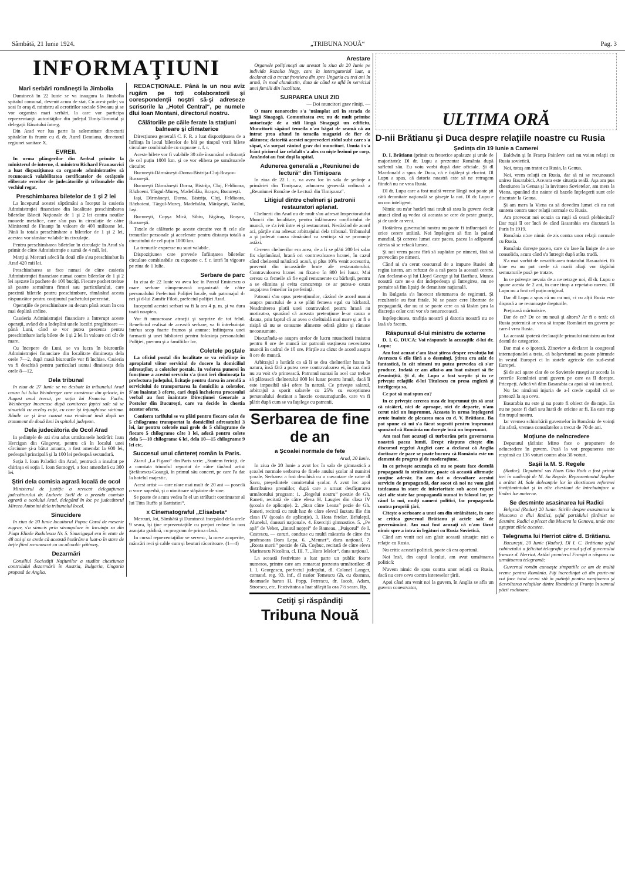Sâmbătă, 21 Iunie 1924. „TRIBUNA NOUĂ“Pag. 3
INFORMAŢIUNI
Mari serbări româneşti la Jimbolia
Duminecă în 22 Iunie se va inaugura la Jimbolia spitalul comunal, devenit acum de stat. Cu acest prilej va sosi în oraş d. ministru al ocrotirilor sociale Săveanu şi se vor organiza mari serbări, la care vor participa reprezentanţii autorităţilor din judeţul Timiş-Torontal şi delegaţii Bănatului întreg.
Din Arad vor lua parte la solemnitate directorii spitalelor în frunte cu d. dr. Aurel Demianu, directorul regiunei sanitare X.
EVREII.
In urma plângerilor din Ardeal primite la ministerul de interne, d. ministru Richard Franasovici a luat dispoziţiunea ca organele administrative să recunoască valabilitatea certificatelor de cetăţenie eliberate evreilor de judecătoriile şi tribunalele din vechiul regat.
Preschimbarea biletelor de 1 şi 2 lei
La începutul acestei săptămâni a început la casieria Administraţiei financiare din localitate preschimbarea biletelor Băncii Naţionale de 1 şi 2 lei contra nouilor monede metalice, care s'au pus în circulaţie de către Ministerul de Finanţe în valoare de 400 milioane lei. Până la totala preschimbare a biletelor de 1 şi 2 lei, acestea vor rămâne valabile în circulaţie.
Pentru preschimbarea biletelor în circulaţie în Arad s'a primit de către Administraţie o sumă de 4 mil. lei.
Marţi şi Mercuri adecă în două zile s'au preschimbat în Arad 420 mii lei.
Preschimbarea se face numai de către casieria Administraţiei financiare numai contra biletelor de 1 şi 2 lei aşezate în pachete de 100 bucăţi. Fiecare pachet trebue să poarte semnătura firmei sau particularului, care prezintă biletele pentru preschimbare, rămânând acesta răspunzător pentru conţinutul pachetului prezentat.
Operaţiile de preschimbare au decurs până acum în cea mai deplină ordine.
Cassieria Administraţiei financiare a întrerupt aceste operaţii, având de a îndeplini unele lucrări pregătitoare — până Luni, când se vor putea prezenta pentru preschimbare iarăş bilete de 1 şi 2 lei în valoare ori cât de mare.
Cu începere de Luni, se va lucra în biurourile Administraţiei financiare din localitate dimineaţa dela orele 7—2, după masă biurourile vor fi închise. Casieria va fi deschisă pentru particulari numai dimineaţa dela orele 8—12.
Dela tribunal
In ziua de 27 Iunie se va desbate la tribunalul Arad cauza lui Iuliu Weinberger care asasinase din gelozie, în August anul trecut, pe soţia lui Francisc Fuchs. Weinberger încercase după comiterea faptei sale să se sinucidă cu acelaş cuţit, cu care îşi înjunghiase victima. Rănile ce şi le-a cauzat sau vindecat însă după un tratament de două luni în spitalul judeţean.
Dela judecătoria de Ocol Arad
In şedinţele de azi s'au adus următoarele hotărâri: Ioan Hercigan din Glogovaţ, pentru că în localul unei cârciume şi-a bătut amanta, a fost amendat la 600 lei, pedeapsă principală şi la 100 lei pedeapsă secundară.
Soţia I. Ioan Paladici din Arad, pentrucă a insultat pe chiriaşa ei soţia I. Ioan Somogyi, a fost amendată cu 300 lei.
Ştiri dela comisia agrară locală de ocol
Ministerul de justiţie a revocat delegaţiunea judecătorului dr. Ludovic Széll de a prezida comisia agrară a ocolului Arad, delegând în loc pe judecătorul Mircea Antonini dela tribunalul local.
Sinucidere
In ziua de 20 Iunie locuitorul Popac Carol de meserie zugrav, s'a sinucis prin strangulare în locuinţa sa din Piaţa Eliade Radulescu Nr. 5. Sinucigaşul era în etate de 48 ani şi se crede că această hotărâre a luat-o în stare de beţie fiind recunoscut ca un alcoolic pătimaş.
Dezarmări
Consiliul Societăţii Naţiunilor a studiat chestiunea controlului dezarmării în Austria, Bulgaria, Ungaria propusă de Anglia.
REDACŢIONALE. Până la un nou aviz rugăm pe toţi colaboratorii şi corespondenţii noştri să-şi adreseze scrisorile la „Hotel Central“, pe numele dlui Ioan Montani, directorul nostru.
Călătoriile pe căile ferate la staţiuni balneare şi climaterice
Direcţiunea generală C. F. R. a luat dispoziţiunea de a înfiinţa în locul biletelor de băi pe timpul verii bilete circulare combinabile cu cupoane c. f. r.
Aceste bilete vor fi valabile 30 zile însumând o distanţă de cel puţin 1000 km. şi ce vor elibera pe următoarele circuite:
Bucureşti-Dărmăneşti-Dorna-Bistriţa-Cluj-Braşov-Bucureşti.
Bucureşti Dărmăneşti Dorna, Bistriţa, Cluj, Feldioara, Războeni. Târgul-Mureş, Madefalău, Braşov, Bucureşti.
Iaşi, Dărmăneşti, Dorna, Bistriţa, Cluj, Feldioara, Războieni, Târgul-Mureş, Madefalău, Mărăşeşti, Vaslui, Iaşi.
Bucureşti, Copşa Mică, Sibiu, Făgăraş, Braşov, Bucureşti.
Taxele de călătorie pe aceste circuite vor fi cele ale trenurilor personale şi accelerate pentru distanţa totală a circuitului de cel puţin 1000 km.
La trenurile expresse nu sunt valabile.
Dispoziţiunea care prevede înfiinţarea biletelor circulare combinabile cu cupoane c. f. r. intră în vigoare pe ziua de 1 Iulie.
Serbare de parc
In ziua de 22 Iunie va avea loc în Parcul Eminescu o mare serbare câmpenească organizată de către personalului Prefecturi Poliţiei locale, sub patronajul d-nei şi d-lui Zamfir Filoti, prefectul poliţiei Arad.
Inceputul acestei serbari va fi la ora 4 p. m. şi va dura toată noaptea.
Vor fi numeroase atracţii şi surprize de tot felul. Beneficiul realisat de această serbare, va fi întrebuinţat într'un scop foarte frumos şi anume: înfiinţarea unei farmacii şi unei biblioteci pentru folosinţa personalului Poliţiei, precum şi a familiilor lor.
Coletele poştale
La oficiul postal din localitate se va reînfiinţe în apropiatul viitor serviciul de ducere la domiciliul adresaţilor, a coletelor postale. In vederea punerei în funcţiune a acestui serviciu s'a ţinut ieri dimineaţa la prefectura judeţului, licitaţie pentru darea în arendă a serviciului de transportarea la domiciliu a coletelor. S'au înaintat 3 oferte, cari după încheierea procesului verbal au fost înaintate Direcţiunei Generale a Postelor din Bucureşti, care va decide în chestia acestor oferte.
Conform tarifului se va plăti pentru fiecare colet de 5 chilograme transportat la domiciliul adresatului 3 lei, iar pentru coletele mai grele de 5 chilograme de fiecare 5 chilograme câte 3 lei, adecă pentru colete dela 5—10 chilograme 6 lei, dela 10—15 chilograme 9 lei etc.
Succesul unui cântereţ român la Paris.
Ziarul „La Figaro“ din Paris scrie: „Suntem fericiţi, de a constata triumful repurtat de către tânărul artist Ştefănescu-Goangă, în primul său concert, pe care l'a dat la hotelul majestic.
Acest artist — care n'are mai mult de 20 ani — posedă o voce superbă, şi o uimitoare stăpânire de sine.
Se poate de acum vedea în el un strălucit continuator al lui Titta Ruffo şi Battistini“.
x Cinematograful „Elisabeta“
Mercuri, Joi, Sâmbătă şi Duminecă începând dela orele 9 seara, îşi ţine reprezentaţiile cu preţuri reduse în non aranjata grădină, cu program de prima clasă.
In cursul reprezentaţiilor se servesc, la mese acoperite, mâncări reci şi calde cum şi beuturi răcoritoare. (1—4)
Arestare
Organele poliţieneşti au arestat în ziua de 20 Iunie pe individa Rozalia Nagy, care la interogatoriul luat, a declarat că a trecut frontiera din spre Ungaria cu trei ani în urmă, în mod clandestin, data de când se află în serviciul unei familii din localitate.
SURPAREA UNUI ZID
— Doi muncitori grav răniţi. —
O mare nenorocire s'a 'ntâmplat azi în strada de lângă Sinagogă. Comunitatea evr. nu de mult primise autorizaţie de a zidi lângă Sinagogă un edificiu. Muncitorii săpând temeila n'au băgat de seamă că au intrat prea afund în temeila magaziei de fier de alăturea; datorită acestei neprevederi zidul subt care s'a săpat, s'a surpat rănind grav doi muncitori. Unuia i s'a frânt piciorul iar celalalt s'a ales cu nişte leziuni pe corp. Amândoi au fost duşi la spital.
Adunerea generală a „Reuniunei de lectură“ din Timişoara
In ziua de 22 l. c. va avea loc în sala de şedinţe a primăriei din Timişoara, adunarea generală ordinară a „Reuniunei Române de Lectură din Timişoara“.
Litigiul dintre chelneri şi patronii restauratori aplanat.
Chelnerii din Arad nu de mult s'au adresat Inspectoratului Muncii din localitate, pentru înlăturarea conflictului de muncă, ce s'a ivit între ei şi restauratori. Necăzând de acord aci, părţile s'au adresat arbitrajului dela tribunal. Tribunalul a şi judecat cauza rămânând ca sentinţa să se pronunţe astăzi.
Cererea chelnerilor era acea, de a li se plăti 200 lei salar fix săptămânal, hrană ori contravaloarea hranei, în cazul când chelnerul mănâncă acasă, şi plus 10% venit accesoriu, provenit din incassările brute ale restauratorului. Contravaloarea hranei au fixat-o în 800 lei lunar. Mai cereau ca femeile să fie egal remunerate cu bărbaţii, pentru a se elimina şi evita concurenţa ce ar putea-o cauza angajarea femeilor în preferinţă.
Patronii s'au opus pretenţiunilor, căzând de acord numai asupra punctului de a se plăti femeea egal cu bărbatul. Neadmiterea platii unei contravalori pentru hrană au motivat-o, spunând că aceasta pretenţiune le-ar cauza o dauna, prin faptul că ar avea o cheltuială mai mare şi ar fi o risipă să nu se consume alimente odată gătite şi rămase neconsumate.
Discutându-se asupra orelor de lucru muncitorii insistau pentru 8 ore de muncă iar patronii susţineau necesitatea muncii în cadrul de 10 ore. Părţile au căzut de acord asupra 8 ore de muncă.
Arbitrajul a hotărât ca să li se dea chelnerilor hrana în natura, însă fără a putea cere contravaloarea ei, în caz dacă nu au voit s'o primească. Patronul numai în acel caz trebue să plătească chelnerului 800 lei lunar pentru hrană, dacă îi este imposibil să-i ofere în natură. Ce priveşte salarul, arbitrajul a sporit salarele cu 25% cu esceptiunea personalului destinat a înscrie consumaţiunile, care va fi plătit după cum se va înţelege cu patronii.
Serbarea de fine de an
a Şcoalei normale de fete
Arad, 20 Iunie.
In ziua de 20 Iunie a avut loc în sala de gimnastică a şcoalei normale serbarea de finele anului şcolar al numitei şcoale. Serbarea a fost deschisă cu o cuvantare de catre dl Savu, preşedintele comitetului şcolar. A avut loc apoi distribuirea premiilor, după care a urmat desfăşurarea următorului program: 1. „Regelui nostru“ poezie de Gh. Raneti, recitată de către eleva H. Laugier din clasa IV (şcoala de aplicaţie). 2. „Stan către Leana“ pezie de Gh. Raneti, recitată cu mult haz de către elevul Buzatu Ilie din clasa IV (şcoala de aplicaţie). 3. Hora fetelor, Brăuleţul, Alunelul, dansuri naţionale. 4. Exerciţii gimnastice. 5. „Pe apă“ de Veber, „Imnul nopţei“ de Rameau, „Puişorul“ de I. Costescu, — coruri, conduse cu multă măestria de către dra profesoara Dora Lepa. 6. „Meunet“, dans naţional. 7. „Roata morii“ poezie de Gh. Coşbuc, recitată de către eleva Marinescu Nicolina, cl. III. 7. „Hora Ielelor“, dans naţional.
La această festivitate a luat parte un public foarte numeros, printre care am remarcat prezenta următorilor: dl I. I. Georgescu, prefectul judeţului, dl. Colonel Langer, comand. reg. 93. inf., dl maior Tomescu Gh. cu doamna, doamnele baron H. Popp. Petrescu, dr. Iacob, Adam, Stroescu, etc. Festivitatea a luat sfârşit la ora 7½ seara. Rp.
Cetiţi şi răspândiţi
Tribuna Nouă
ULTIMA ORĂ
D-nii Brătianu şi Duca despre relaţiile noastre cu Rusia
Şedinţa din 19 Iunie a Camerei
D. I. Brătianu (primit cu frenetice apalauze şi urale de majoritate): Dl dr. Lupu a prezentat România după sufletul său. Eu voiu vorbi după date oficiale. Şi dl Macdonald a spus de Duca, că e înţălept şi elocint. Dl Lupu a spus, că datoria noastră este să ne retragem fiindcă nu ne vrea Rusia.
Dl dr. Lupu care a fost multă vreme lângă noi poate şti câtă demnitate naţională se găseşte la noi. Dl dr. Lupu e un om inteligent.
Nimic nu m'ar hotărâ mai mult să stau la guvern decât atunci când aş vedea că aceasta se cere de peste graniţe, şi de unde ar veni.
Hotărârea guvernului nostru nu poate fi influenţată de orice cerere străină. Noi înţelegem să fim la pulsul mondial. Şi cererea lumei este pacea, pacea la adăpostul căreia să se refacă lumea.
Şi noi vrem pacea fără să supărăm pe nimeni, fără să provocăm pe nimeni.
Când ni s'a cerut concursul de a impune Rusiei alt regim intern, am refuzat de a mă preta la această cerere. Am declarat-o şi lui Lloyd George şi lui Barthou. Munca noastră care ne-a dat indepedenţa şi întregirea, nu ne permite să fim lipsiţi de demnitate naţională.
In Bulgaria s'a încercat răsturnarea de regimuri. Şi rezultatele au fost fatale. Ni se poate cere libertate de propagandă, dar nu ni se poate cere ca să lăsăm ţara la discreţia celor cari vor s'o nenorocească.
Inţelepciunea, tradiţia noastră şi datoria noastră nu ne lasă s'o facem.
Răspunsul d-lui ministru de externe
D. I. G. DUCA: Voi răspunde la acuzaţiile d-lui dr. Lupu:
Am fost acuzat c'am lăsat ştirea despre revoluţia lui Averescu 6 zile fără a o desminţi. Ştirea era atât de fantastică, în cât nimeni nu putea prevedea că s'ar produce. Indată ce am aflat-o am luat măsuri să fie desminţită. Şi d. dr. Lupu a fost sceptic şi în ce priveşte relaţiile d-lui Titulescu cu presa engleză şi inteligenţa sa.
Ce pot să mai spun eu?
In ce priveşte cererea mea de împrumut ţin să arat că nicăieri, nici de aproape, nici de departe, n'am cerut nici un împrumut. Aceasta în urma înţelegerei avute înainte de plecarea mea cu d. V. Brătianu. Ba pot spune că mi s'a făcut sugestii pentru împrumut spunând că România nu doreşte încă un împrumut.
Am mai fost acuzaţi că turburăm prin guvernarea noastră pacea lumii. Drept răspuns citeşte din discursul regelui Angliei care a declarat că Anglia doritoare de pace se poate bucura că România este un element de progres şi de moderaţiune.
In ce priveşte acuzaţia că nu se poate face destulă propagandă în străinătate, poate că această afirmaţie conţine adevăr. Eu am dat o desvoltare acestui serviciu de propagandă, dar socot că noi ne vom găsi totdeauna în stare de inferioritate sub acest raport căci alte state fac propagandă numai în folosul lor, pe când la noi, mulţi oameni politici, fac propaganda contra propriii ţări.
Citeşte o scrisoare a unui om din străinătate, în care se critica guvernul Brătianu şi actele sale de guvernământ. Am mai fost acuzaţi că n'am făcut nimic spre a intra în legături cu Rusia Sovietică.
Când am venit noi am găsit această situaţie: nici o relaţie cu Rusia.
Nu critic această politică, poate că era oportună.
Noi însă, din capul locului, am avut următoarea politică:
N'avem nimic de spus contra unor relaţii cu Rusia, dacă nu cere ceva contra intereselor ţării.
Apoi când am venit noi la guvern, în Anglia se afla un guvern conesrvator,
Baldwin şi în Franţa Painleve cari nu voiau relaţii cu Rusia sovietică.
Noi, totuş am tratat cu Rusia, la Genua.
Noi, vrem relaţii cu Rusia, dar să ni se recunoască unirea Basarabici. Aceasta este situaţia reală. Aşa am pus chestiunea la Genua şi la invitarea Sovietelor, am mers la Viena, spunând din nainte că bazele înţelegerii sunt cele discutate la Genua.
Şi am mers la Viena ca să dovedim lumei că nu noi suntem contra unor relaţii normale cu Rusia.
Am provocat noi ocazia ca ruşii să ceară plebiscitul? Dar ruşii îl cer încă de când Basarabia era discutată la Paris în 1919.
România n'are nimic de zis contra unor relaţii normale cu Rusia.
România doreşte pacea, care s'o lase în linişte de a se consolida, acum când s'a întregit după atâta trudă.
S'a mai vorbit de neratificarea tratatului Basarabiei. Ei bine eu nu pot crede că marii aliaţi vor tăgădui semnaturile pusă pe tratate.
In ce priveşte nevoia de a ne retrage noi, dl dr. Lupu o spune acesta de 2 ani, în care timp a repetat-o mereu. Dl Lupu nu a fost cel puţin original.
Dar dl Lupu a spus că nu cu noi, ci cu alţii Rusia este dispusă a ne recunoaşte drepturile.
Preţioasă mărturisire.
Dar de ce? De ce nu nouă şi altora? Ar fi o teză: că Rusia puternică ar vrea să impue României un guvern pe care-l vrea Rusia.
La această ipoteză declaraţiile primului ministru au fost destul de categorice.
Dar mai e o ipoteză. Zinoviev a declarat la congresul internaţionalei a treia, că bolşevismul nu poate pătrunde în vestul Europei ci în statele agricole din sud-estul Europei.
Şi de aci apare clar de ce Sovietele ruseşti ar acceda la cererile României unui guvern pe care ea îl doreşte. Pricepeţi. Adică vă dăm Basarabia ca apoi să vă iau totul.
Nu fac nimănui injuria de a-l crede capabil că se pretează la aşa ceva.
Basarabia nu este şi nu poate fi obiect de discuţie. Ea nu ne poate fi dată sau luată de oricine ar fi. Ea este trup din trupul nostru.
Iar vremea schimbării guvernelor în România de voinţi din afară, vremea consulatelor a trecut de 70 de ani.
Moţiune de neîncredere
Deputatul ţărănist Mirto face o propunere de neîncredere în guvern. Pusă la vot propunerea este respinsă cu 136 voturi contra abia 38 voturi.
Saşii la M. S. Regele
(Rador). Deputatul sas Hans Otto Roth a fost primit ieri în audienţă de M. Sa Regele. Reprezentantul Saşilor a arătat M. Sale doleanţele lor în chestiunea reformei învăţământului şi în alte chestiuni de întrebuinţare a limbei lor materne.
Se desminte asasinarea lui Radici
Belgrad (Rador) 20 Iunie. Stirile despre asasinarea la Moscova a dlui Radici, şeful partidului ţărănist se desmint. Radici a plecat din Moscva la Genova, unde este aşteptat zilele acestea.
Telegrama lui Herriot către d. Brătianu.
Bucureşti, 20 Iunie (Rador). Dl I. C. Brătianu şeful cabinetului a felicitat telegrafic pe noul şef al guvernului francez d. Herriot. Astăzi premierul Franţei a răspuns cu următoarea telegramă:
Guvernul român cunoaşte simpatiile ce am de multă vreme pentru România. Fiţi încredinţat că din parte-mi voi face totul ce-mi stă în putinţă pentru menţinerea şi desvoltarea relaţiilor dintre România şi Franţa în semnul păcii roditoare.